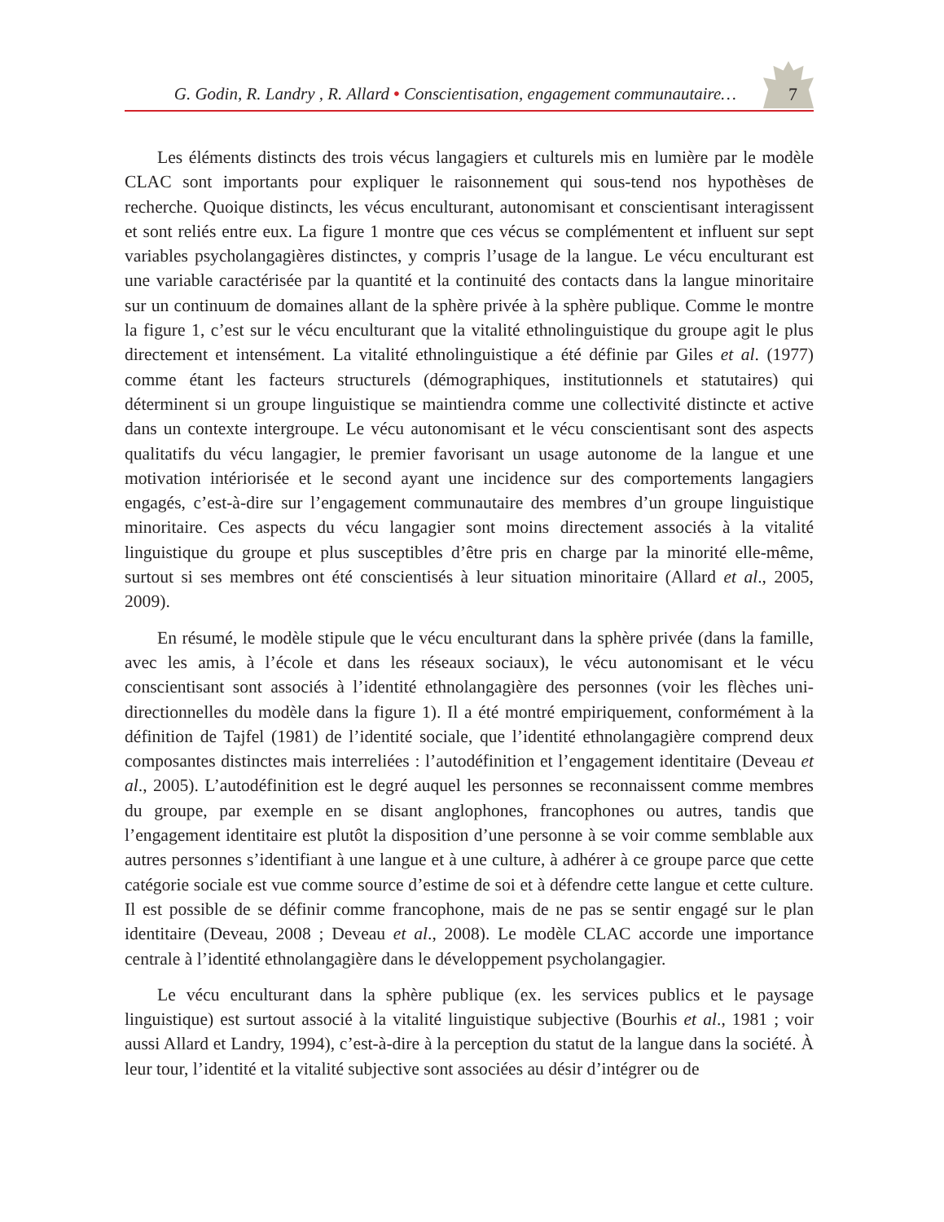G. Godin, R. Landry , R. Allard • Conscientisation, engagement communautaire…
7
Les éléments distincts des trois vécus langagiers et culturels mis en lumière par le modèle CLAC sont importants pour expliquer le raisonnement qui sous-tend nos hypothèses de recherche. Quoique distincts, les vécus enculturant, autonomisant et conscientisant interagis­sent et sont reliés entre eux. La figure 1 montre que ces vécus se complémentent et influent sur sept variables psycholangagières distinctes, y compris l’usage de la langue. Le vécu encul­turant est une variable caractérisée par la quantité et la continuité des contacts dans la langue minoritaire sur un continuum de domaines allant de la sphère privée à la sphère publique. Comme le montre la figure 1, c’est sur le vécu enculturant que la vitalité ethnolinguistique du groupe agit le plus directement et intensément. La vitalité ethnolinguistique a été définie par Giles et al. (1977) comme étant les facteurs structurels (démographiques, institution­nels et statutaires) qui déterminent si un groupe linguistique se maintiendra comme une collectivité distincte et active dans un contexte intergroupe. Le vécu autonomisant et le vécu conscientisant sont des aspects qualitatifs du vécu langagier, le premier favorisant un usage autonome de la langue et une motivation intériorisée et le second ayant une incidence sur des comportements langagiers engagés, c’est-à-dire sur l’engagement communautaire des membres d’un groupe linguistique minoritaire. Ces aspects du vécu langagier sont moins directement associés à la vitalité linguistique du groupe et plus susceptibles d’être pris en charge par la minorité elle-même, surtout si ses membres ont été conscientisés à leur situa­tion minoritaire (Allard et al., 2005, 2009).
En résumé, le modèle stipule que le vécu enculturant dans la sphère privée (dans la famille, avec les amis, à l’école et dans les réseaux sociaux), le vécu autonomisant et le vécu conscientisant sont associés à l’identité ethnolangagière des personnes (voir les flèches uni­directionnelles du modèle dans la figure 1). Il a été montré empiriquement, conformément à la définition de Tajfel (1981) de l’identité sociale, que l’identité ethnolangagière comprend deux composantes distinctes mais interreliées : l’autodéfinition et l’engagement identitaire (Deveau et al., 2005). L’autodéfinition est le degré auquel les personnes se reconnaissent comme membres du groupe, par exemple en se disant anglophones, francophones ou autres, tandis que l’engagement identitaire est plutôt la disposition d’une personne à se voir comme semblable aux autres personnes s’identifiant à une langue et à une culture, à adhérer à ce groupe parce que cette catégorie sociale est vue comme source d’estime de soi et à défendre cette langue et cette culture. Il est possible de se définir comme francophone, mais de ne pas se sentir engagé sur le plan identitaire (Deveau, 2008 ; Deveau et al., 2008). Le modèle CLAC accorde une importance centrale à l’identité ethnolangagière dans le développement psycholangagier.
Le vécu enculturant dans la sphère publique (ex. les services publics et le paysage linguistique) est surtout associé à la vitalité linguistique subjective (Bourhis et al., 1981 ; voir aussi Allard et Landry, 1994), c’est-à-dire à la perception du statut de la langue dans la société. À leur tour, l’identité et la vitalité subjective sont associées au désir d’intégrer ou de